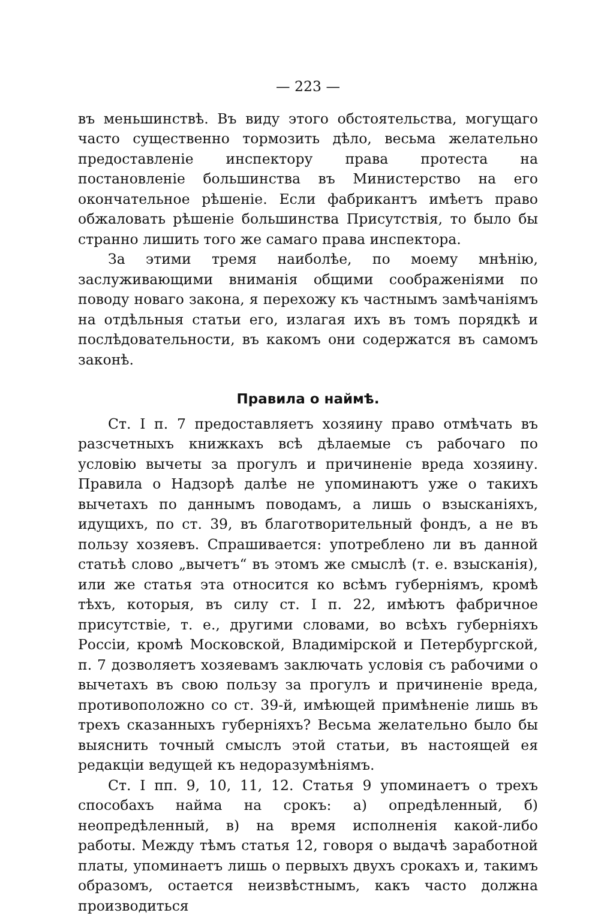— 223 —
въ меньшинствѣ. Въ виду этого обстоятельства, могущаго часто существенно тормозить дѣло, весьма желательно предоставленіе инспектору права протеста на постановленіе большинства въ Министерство на его окончательное рѣшеніе. Если фабрикантъ имѣетъ право обжаловать рѣшеніе большинства Присутствія, то было бы странно лишить того же самаго права инспектора.
За этими тремя наиболѣе, по моему мнѣнію, заслуживающими вниманія общими соображеніями по поводу новаго закона, я перехожу къ частнымъ замѣчаніямъ на отдѣльныя статьи его, излагая ихъ въ томъ порядкѣ и послѣдовательности, въ какомъ они содержатся въ самомъ законѣ.
Правила о наймѣ.
Ст. I п. 7 предоставляетъ хозяину право отмѣчать въ разсчетныхъ книжкахъ всѣ дѣлаемые съ рабочаго по условію вычеты за прогулъ и причиненіе вреда хозяину. Правила о Надзорѣ далѣе не упоминаютъ уже о такихъ вычетахъ по даннымъ поводамъ, а лишь о взысканіяхъ, идущихъ, по ст. 39, въ благотворительный фондъ, а не въ пользу хозяевъ. Спрашивается: употреблено ли въ данной статьѣ слово „вычетъ“ въ этомъ же смыслѣ (т. е. взысканія), или же статья эта относится ко всѣмъ губерніямъ, кромѣ тѣхъ, которыя, въ силу ст. I п. 22, имѣютъ фабричное присутствіе, т. е., другими словами, во всѣхъ губерніяхъ Россіи, кромѣ Московской, Владимірской и Петербургской, п. 7 дозволяетъ хозяевамъ заключать условія съ рабочими о вычетахъ въ свою пользу за прогулъ и причиненіе вреда, противоположно со ст. 39-й, имѣющей примѣненіе лишь въ трехъ сказанныхъ губерніяхъ? Весьма желательно было бы выяснить точный смыслъ этой статьи, въ настоящей ея редакціи ведущей къ недоразумѣніямъ.
Ст. I пп. 9, 10, 11, 12. Статья 9 упоминаетъ о трехъ способахъ найма на срокъ: а) опредѣленный, б) неопредѣленный, в) на время исполненія какой-либо работы. Между тѣмъ статья 12, говоря о выдачѣ заработной платы, упоминаетъ лишь о первыхъ двухъ срокахъ и, такимъ образомъ, остается неизвѣстнымъ, какъ часто должна производиться